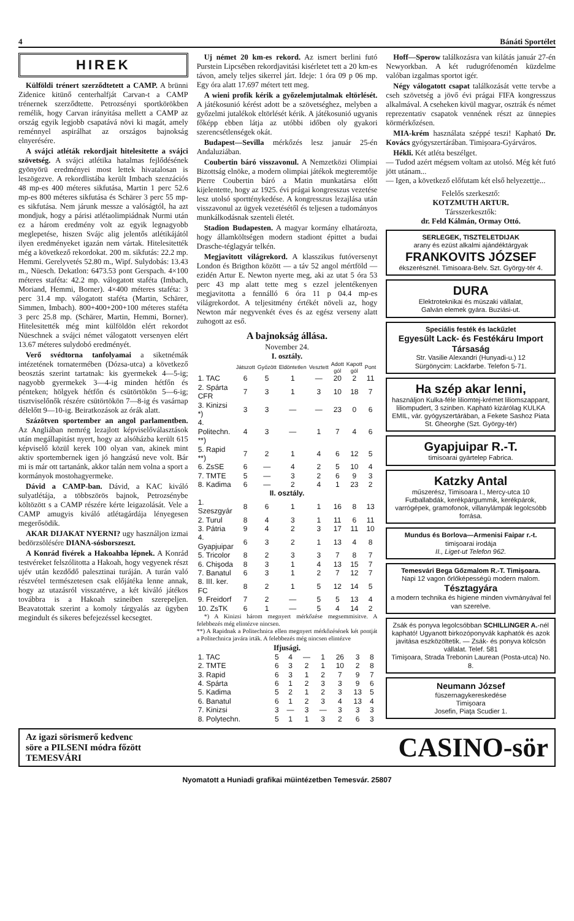4 Bánáti Sportélet
HIREK
Külföldi trénert szerződtetett a CAMP. A brünni Zidenice kitünő centerhalfját Carvan-t a CAMP trénernek szerződtette. Petrozsényi sportkörökben remélik, hogy Carvan irányitása mellett a CAMP az ország egyik legjobb csapatává növi ki magát, amely reménnyel aspirálhat az országos bajnokság elnyerésére.
A svájci atléták rekordjait hitelesitette a svájci szövetség. A svájci atlétika hatalmas fejlődésének gyönyörü eredményei most lettek hivatalosan is leszögezve. A rekordlistába került Imbach szenzációs 48 mp-es 400 méteres sikfutása, Martin 1 perc 52.6 mp-es 800 méteres sikfutása és Schärer 3 perc 55 mp-es sikfutása. Nem járunk messze a valóságtól, ha azt mondjuk, hogy a párisi atlétaolimpiádnak Nurmi után ez a három eredmény volt az egyik legnagyobb meglepetése, hiszen Svájc alig jelentős atlétikájától ilyen eredményeket igazán nem vártak. Hitelesitették még a következő rekordokat. 200 m. sikfutás: 22.2 mp. Hemmi. Gerelyvetés 52.80 m., Wipf. Sulydobás: 13.43 m., Nüesch. Dekatlon: 6473.53 pont Gerspach. 4×100 méteres staféta: 42.2 mp. válogatott staféta (Imbach, Moriand, Hemmi, Borner). 4×400 méteres staféta: 3 perc 31.4 mp. válogatott staféta (Martin, Schärer, Simmen, Imbach). 800+400+200+100 méteres staféta 3 perc 25.8 mp. (Schärer, Martin, Hemmi, Borner). Hitelesitették még mint külföldön elért rekordot Nüeschnek a svájci német válogatott versenyen elért 13.67 méteres sulydobó eredményét.
Verő svédtorna tanfolyamai a siketnémák intézetének tornatermében (Dózsa-utca) a következő beosztás szerint tartatnak: kis gyermekek 4—5-ig; nagyobb gyermekek 3—4-ig minden hétfőn és pénteken; hölgyek hétfőn és csütörtökön 5—6-ig; tisztviselőnők részére csütörtökön 7—8-ig és vasárnap délelőtt 9—10-ig. Beiratkozások az órák alatt.
Százötven sportember an angol parlamentben. Az Angliában nemrég lezajlott képviselőválasztások után megállapitást nyert, hogy az alsóházba került 615 képviselő közül kerek 100 olyan van, akinek mint aktiv sportembernek igen jó hangzású neve volt. Bár mi is már ott tartanánk, akkor talán nem volna a sport a kormányok mostohagyermeke.
Dávid a CAMP-ban. Dávid, a KAC kiváló sulyatlétája, a többszörös bajnok, Petrozsénybe költözött s a CAMP részére kérte leigazolását. Vele a CAMP amugyis kiváló atlétagárdája lényegesen megerősödik.
AKAR DIJAKAT NYERNI? ugy használjon izmai bedörzsölésére DIANA-sósborszeszt.
A Konrád fivérek a Hakoahba lépnek. A Konrád testvéreket felszólitotta a Hakoah, hogy vegyenek részt ujév után kezdődő palesztinai turáján. A turán való részvétel természetesen csak előjátéka lenne annak, hogy az utazásról visszatérve, a két kiváló játékos továbbra is a Hakoah szineiben szerepeljen. Beavatottak szerint a komoly tárgyalás az ügyben megindult és sikeres befejezéssel kecsegtet.
Uj német 20 km-es rekord. Az ismert berlini futó Purstein Lipcsében rekordjavitási kisérletet tett a 20 km-es távon, amely teljes sikerrel járt. Ideje: 1 óra 09 p 06 mp. Egy óra alatt 17.697 métert tett meg.
A wieni profik kérik a győzelemjutalmak eltörlését. A játékosunió kérést adott be a szövetséghez, melyben a győzelmi jutalékok eltörlését kérik. A játékosunió ugyanis főképp ebben látja az utóbbi időben oly gyakori szerencsétlenségek okát.
Budapest—Sevilla mérkőzés lesz január 25-én Andaluziában.
Coubertin báró visszavonul. A Nemzetközi Olimpiai Bizottság elnöke, a modern olimpiai játékok megteremtője Pierre Coubertin báró a Matin munkatársa előtt kijelentette, hogy az 1925. évi prágai kongresszus vezetése lesz utolsó sportténykedése. A kongresszus lezajlása után visszavonul az ügyek vezetésétől és teljesen a tudományos munkálkodásnak szenteli életét.
Stadion Budapesten. A magyar kormány elhatározta, hogy államköltségen modern stadiont épittet a budai Drasche-téglagyár telkén.
Megjavitott világrekord. A klasszikus futóversenyt London és Brigthon között — a táv 52 angol mértföld — ezidén Artur E. Newton nyerte meg, aki az utat 5 óra 53 perc 43 mp alatt tette meg s ezzel jelentékenyen megjavitotta a fennálló 6 óra 11 p 04.4 mp-es világrekordot. A teljesitmény értékét növeli az, hogy Newton már negyvenkét éves és az egész verseny alatt zuhogott az eső.
A bajnokság állása.
November 24.
I. osztály.
| | Játszott | Győzött | Eldöntetlen | Vesztett | Adott gól | Kapott gól | Pont |
| --- | --- | --- | --- | --- | --- | --- | --- |
| 1. TAC | 6 | 5 | 1 | — | 20 | 2 | 11 |
| 2. Spárta CFR | 7 | 3 | 1 | 3 | 10 | 18 | 7 |
| 3. Kinizsi *) | 3 | 3 | — | — | 23 | 0 | 6 |
| 4. Politechn. **) | 4 | 3 | — | 1 | 7 | 4 | 6 |
| 5. Rapid **) | 7 | 2 | 1 | 4 | 6 | 12 | 5 |
| 6. ZsSE | 6 | — | 4 | 2 | 5 | 10 | 4 |
| 7. TMTE | 5 | — | 3 | 2 | 6 | 9 | 3 |
| 8. Kadima | 6 | — | 2 | 4 | 1 | 23 | 2 |
| II. osztály. | | | | | | | |
| 1. Szeszgyár | 8 | 6 | 1 | 1 | 16 | 8 | 13 |
| 2. Turul | 8 | 4 | 3 | 1 | 11 | 6 | 11 |
| 3. Pátria | 9 | 4 | 2 | 3 | 17 | 11 | 10 |
| 4. Gyapjuipar | 6 | 3 | 2 | 1 | 13 | 4 | 8 |
| 5. Tricolor | 8 | 2 | 3 | 3 | 7 | 8 | 7 |
| 6. Chişoda | 8 | 3 | 1 | 4 | 13 | 15 | 7 |
| 7. Banatul | 6 | 3 | 1 | 2 | 7 | 12 | 7 |
| 8. III. ker. FC | 8 | 2 | 1 | 5 | 12 | 14 | 5 |
| 9. Freidorf | 7 | 2 | — | 5 | 5 | 13 | 4 |
| 10. ZsTK | 6 | 1 | — | 5 | 4 | 14 | 2 |
*) A Kinizsi három megnyert mérkőzése megsemmisitve. A felebbezés még elintézve nincsen.
**) A Rapidnak a Politechnica ellen megnyert mérkőzésének két pontját a Politechnica javára irták. A felebbezés még nincsen elintézve
Ifjusági.
| 1. TAC | 5 | 4 | — | 1 | 26 | 3 | 8 |
| 2. TMTE | 6 | 3 | 2 | 1 | 10 | 2 | 8 |
| 3. Rapid | 6 | 3 | 1 | 2 | 7 | 9 | 7 |
| 4. Spárta | 6 | 1 | 2 | 3 | 3 | 9 | 6 |
| 5. Kadima | 5 | 2 | 1 | 2 | 3 | 13 | 5 |
| 6. Banatul | 6 | 1 | 2 | 3 | 4 | 13 | 4 |
| 7. Kinizsi | 3 | — | 3 | — | 3 | 3 | 3 |
| 8. Polytechn. | 5 | 1 | 1 | 3 | 2 | 6 | 3 |
Hoff—Sperow találkozásra van kilátás január 27-én Newyorkban. A két rudugrófenomén küzdelme valóban izgalmas sportot igér.
Négy válogatott csapat találkozását vette tervbe a cseh szövetség a jövő évi prágai FIFA kongresszus alkalmával. A cseheken kivül magyar, osztrák és német reprezentativ csapatok vennének részt az ünnepies körmérkőzésen.
MIA-krém használata széppé teszi! Kapható Dr. Kovács gyógyszertárában. Timişoara-Gyárváros.
Hékli. Két atléta beszélget.
— Tudod azért mégsem voltam az utolsó. Még két futó jött utánam...
— Igen, a következő előfutam két első helyezettje...
Felelős szerkesztő:
KOTZMUTH ARTUR.
Társszerkesztők:
dr. Feld Kálmán, Ormay Ottó.
SERLEGEK, TISZTELETDIJAK
arany és ezüst alkalmi ajándéktárgyak
FRANKOVITS JÓZSEF
ékszerésznél. Timisoara-Belv. Szt. György-tér 4.
DURA
Elektroteknikai és müszaki vállalat,
Galván elemek gyára. Buziási-ut.
Speciális festék és lackűzlet
Egyesült Lack- és Festékáru Import Társaság
Str. Vasilie Alexandri (Hunyadi-u.) 12
Sürgönycim: Lackfarbe. Telefon 5-71.
Ha szép akar lenni,
használjon Kulka-féle liliomtej-krémet liliomszappant, liliompudert, 3 szinben. Kapható kizárólag KULKA EMIL, vár. gyógyszertárában, a Fekete Sashoz Piata St. Gheorghe (Szt. György-tér)
Gyapjuipar R.-T.
timisoarai gyártelep Fabrica.
Katzky Antal
műszerész, Timisoara I., Mercy-utca 10
Futballabdák, kerékpárgummik, kerékpárok, varrógépek, gramofonok, villanylámpák legolcsóbb forrása.
Mundus és Borlova—Armenisi Faipar r.-t.
timişoarai irodája
II., Liget-ut Telefon 962.
Temesvári Bega Gőzmalom R.-T. Timişoara.
Napi 12 vagon őrlőképességü modern malom.
Tésztagyára
a modern technika és higiene minden vivmányával fel van szerelve.
Zsák és ponyva legolcsóbban SCHILLINGER A.-nél kapható! Ugyanott birkozóponyvák kaphatók és azok javitása eszközöltetik. — Zsák- és ponyva kölcsön vállalat. Telef. 581
Timişoara, Strada Trebonin Laurean (Posta-utca) No. 8.
Neumann József
füszernagykereskedése
Timişoara
Josefin, Piaţa Scudier 1.
Az igazi sörismerő kedvenc
söre a PILSENI módra főzött
TEMESVÁRI
CASINO-sör
Nyomatott a Huniadi grafikai müintézetben Temesvár. 25807